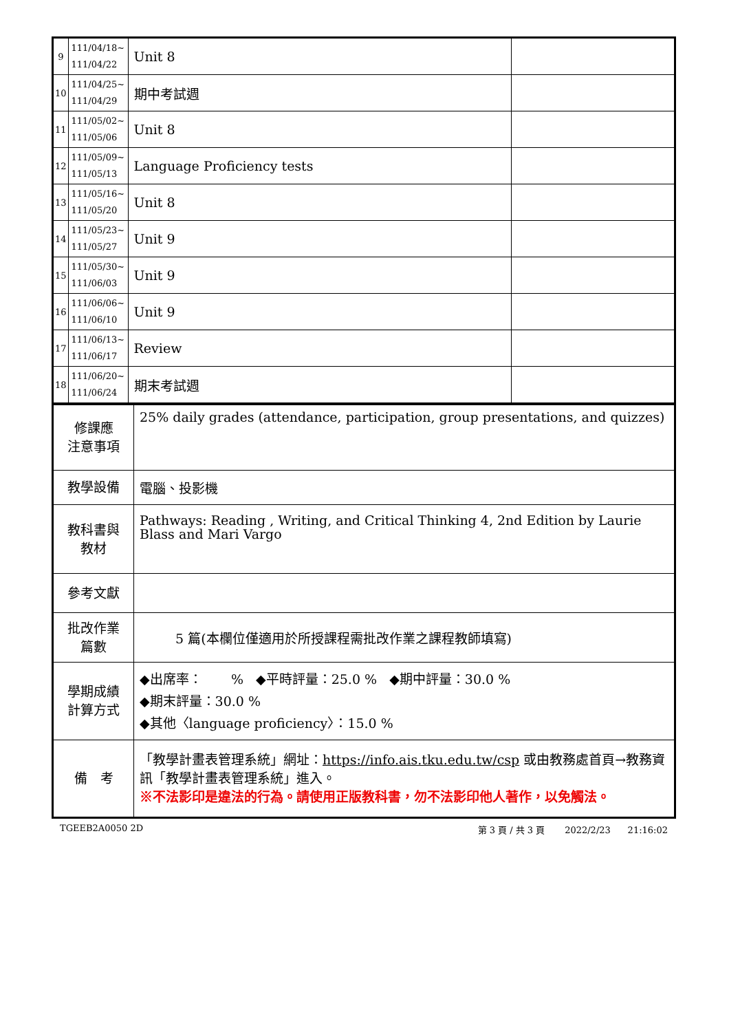| 9 | 111/04/18~ 111/04/22 | Unit 8 | |
| 10 | 111/04/25~ 111/04/29 | 期中考試週 | |
| 11 | 111/05/02~ 111/05/06 | Unit 8 | |
| 12 | 111/05/09~ 111/05/13 | Language Proficiency tests | |
| 13 | 111/05/16~ 111/05/20 | Unit 8 | |
| 14 | 111/05/23~ 111/05/27 | Unit 9 | |
| 15 | 111/05/30~ 111/06/03 | Unit 9 | |
| 16 | 111/06/06~ 111/06/10 | Unit 9 | |
| 17 | 111/06/13~ 111/06/17 | Review | |
| 18 | 111/06/20~ 111/06/24 | 期末考試週 | |
| 修課應 注意事項 | 25% daily grades (attendance, participation, group presentations, and quizzes) |
| 教學設備 | 電腦、投影機 |
| 教科書與 教材 | Pathways: Reading , Writing, and Critical Thinking 4, 2nd Edition by Laurie Blass and Mari Vargo |
| 參考文獻 | |
| 批改作業 篇數 | 5 篇(本欄位僅適用於所授課程需批改作業之課程教師填寫) |
| 學期成績 計算方式 | ◆出席率： % ◆平時評量：25.0 % ◆期中評量：30.0 % ◆期末評量：30.0 % ◆其他〈language proficiency〉：15.0 % |
| 備 考 | 「教學計畫表管理系統」網址： https://info.ais.tku.edu.tw/csp 或由教務處首頁→教務資訊「教學計畫表管理系統」進入。 ※不法影印是違法的行為。請使用正版教科書，勿不法影印他人著作，以免觸法。 |
TGEEB2A0050 2D 第 3 頁 / 共 3 頁 2022/2/23 21:16:02